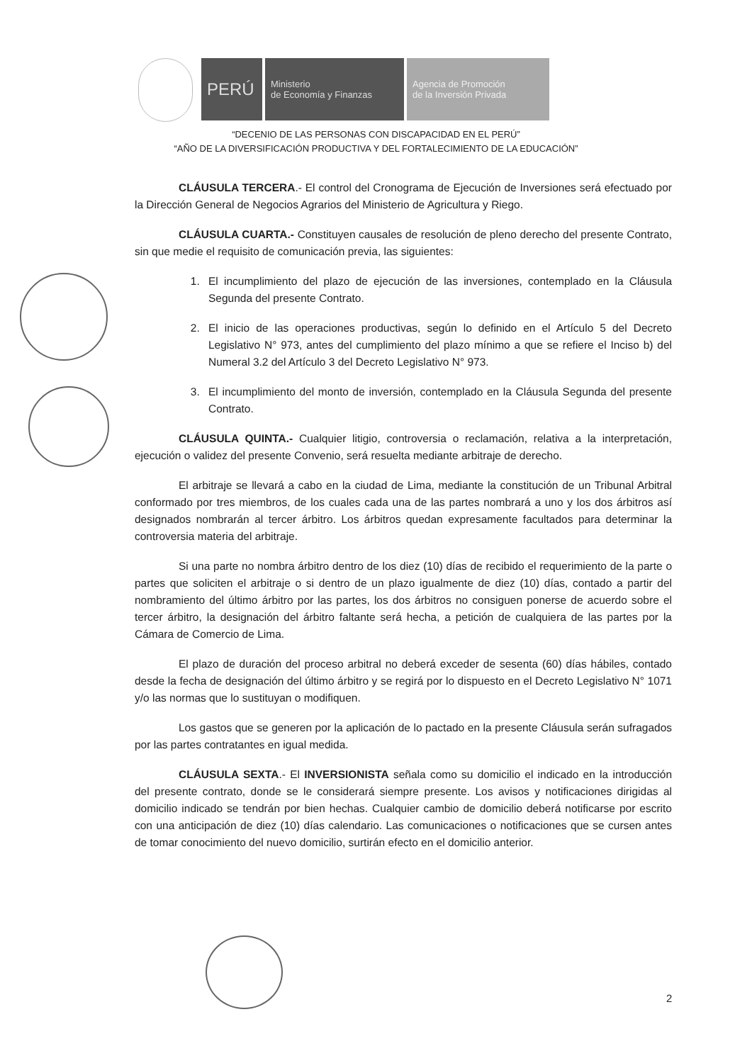PERÚ
Ministerio
de Economía y Finanzas
Agencia de Promoción
de la Inversión Privada
“DECENIO DE LAS PERSONAS CON DISCAPACIDAD EN EL PERÚ”
“AÑO DE LA DIVERSIFICACIÓN PRODUCTIVA Y DEL FORTALECIMIENTO DE LA EDUCACIÓN”
CLÁUSULA TERCERA.- El control del Cronograma de Ejecución de Inversiones será efectuado por la Dirección General de Negocios Agrarios del Ministerio de Agricultura y Riego.
CLÁUSULA CUARTA.- Constituyen causales de resolución de pleno derecho del presente Contrato, sin que medie el requisito de comunicación previa, las siguientes:
1. El incumplimiento del plazo de ejecución de las inversiones, contemplado en la Cláusula Segunda del presente Contrato.
2. El inicio de las operaciones productivas, según lo definido en el Artículo 5 del Decreto Legislativo N° 973, antes del cumplimiento del plazo mínimo a que se refiere el Inciso b) del Numeral 3.2 del Artículo 3 del Decreto Legislativo N° 973.
3. El incumplimiento del monto de inversión, contemplado en la Cláusula Segunda del presente Contrato.
CLÁUSULA QUINTA.- Cualquier litigio, controversia o reclamación, relativa a la interpretación, ejecución o validez del presente Convenio, será resuelta mediante arbitraje de derecho.
El arbitraje se llevará a cabo en la ciudad de Lima, mediante la constitución de un Tribunal Arbitral conformado por tres miembros, de los cuales cada una de las partes nombrará a uno y los dos árbitros así designados nombrarán al tercer árbitro. Los árbitros quedan expresamente facultados para determinar la controversia materia del arbitraje.
Si una parte no nombra árbitro dentro de los diez (10) días de recibido el requerimiento de la parte o partes que soliciten el arbitraje o si dentro de un plazo igualmente de diez (10) días, contado a partir del nombramiento del último árbitro por las partes, los dos árbitros no consiguen ponerse de acuerdo sobre el tercer árbitro, la designación del árbitro faltante será hecha, a petición de cualquiera de las partes por la Cámara de Comercio de Lima.
El plazo de duración del proceso arbitral no deberá exceder de sesenta (60) días hábiles, contado desde la fecha de designación del último árbitro y se regirá por lo dispuesto en el Decreto Legislativo N° 1071 y/o las normas que lo sustituyan o modifiquen.
Los gastos que se generen por la aplicación de lo pactado en la presente Cláusula serán sufragados por las partes contratantes en igual medida.
CLÁUSULA SEXTA.- El INVERSIONISTA señala como su domicilio el indicado en la introducción del presente contrato, donde se le considerará siempre presente. Los avisos y notificaciones dirigidas al domicilio indicado se tendrán por bien hechas. Cualquier cambio de domicilio deberá notificarse por escrito con una anticipación de diez (10) días calendario. Las comunicaciones o notificaciones que se cursen antes de tomar conocimiento del nuevo domicilio, surtirán efecto en el domicilio anterior.
2